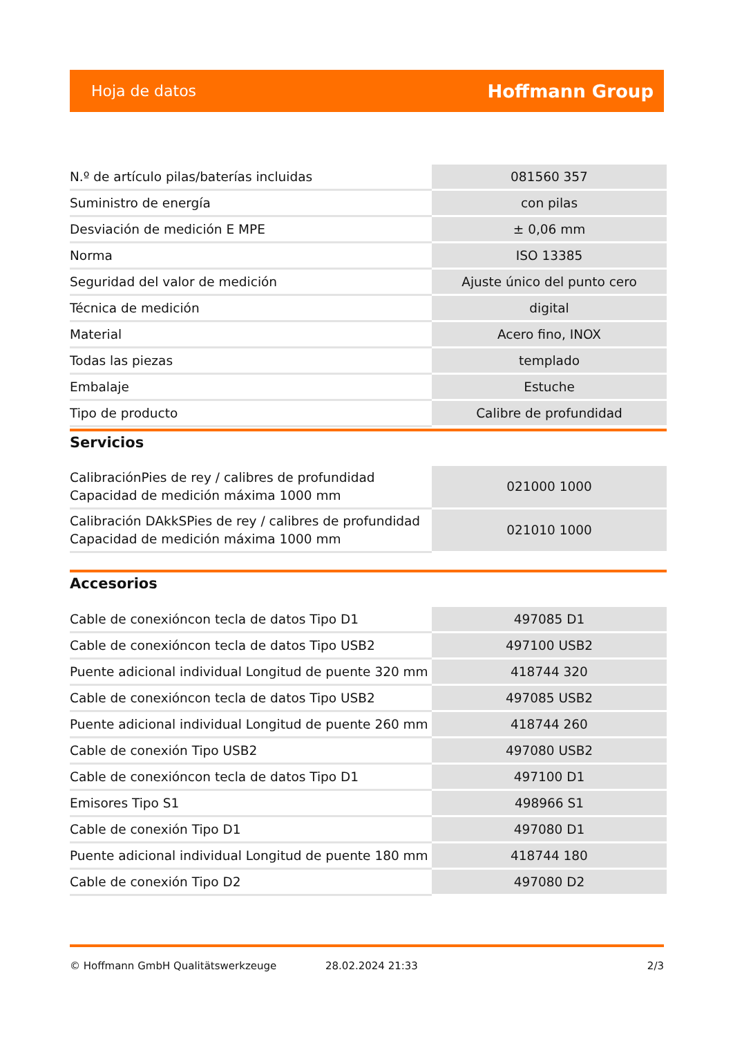Hoja de datos Hoffmann Group
| N.º de artículo pilas/baterías incluidas | 081560 357 |
| Suministro de energía | con pilas |
| Desviación de medición E MPE | ± 0,06 mm |
| Norma | ISO 13385 |
| Seguridad del valor de medición | Ajuste único del punto cero |
| Técnica de medición | digital |
| Material | Acero fino, INOX |
| Todas las piezas | templado |
| Embalaje | Estuche |
| Tipo de producto | Calibre de profundidad |
Servicios
| CalibraciónPies de rey / calibres de profundidad Capacidad de medición máxima 1000 mm | 021000 1000 |
| Calibración DAkkSPies de rey / calibres de profundidad Capacidad de medición máxima 1000 mm | 021010 1000 |
Accesorios
| Cable de conexióncon tecla de datos Tipo D1 | 497085 D1 |
| Cable de conexióncon tecla de datos Tipo USB2 | 497100 USB2 |
| Puente adicional individual Longitud de puente 320 mm | 418744 320 |
| Cable de conexióncon tecla de datos Tipo USB2 | 497085 USB2 |
| Puente adicional individual Longitud de puente 260 mm | 418744 260 |
| Cable de conexión Tipo USB2 | 497080 USB2 |
| Cable de conexióncon tecla de datos Tipo D1 | 497100 D1 |
| Emisores Tipo S1 | 498966 S1 |
| Cable de conexión Tipo D1 | 497080 D1 |
| Puente adicional individual Longitud de puente 180 mm | 418744 180 |
| Cable de conexión Tipo D2 | 497080 D2 |
© Hoffmann GmbH Qualitätswerkzeuge 28.02.2024 21:33 2/3